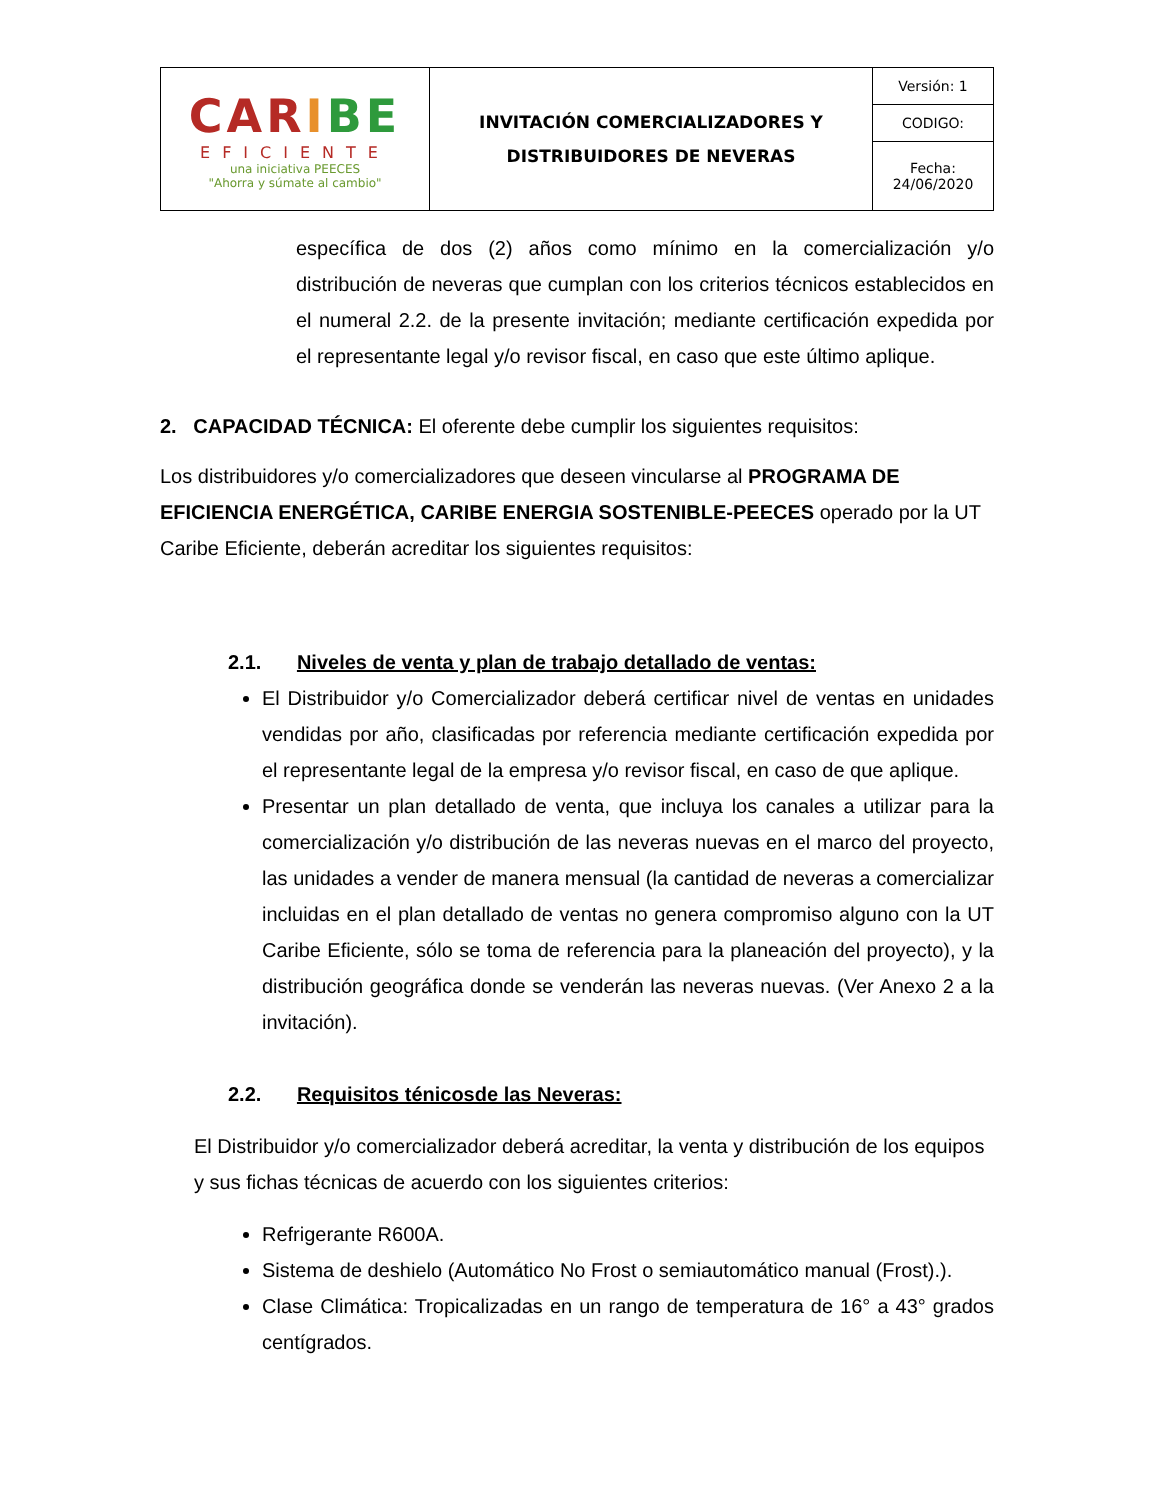| CAR I BE EFICIENTE una iniciativa PEECES "Ahorra y súmate al cambio" | INVITACIÓN COMERCIALIZADORES Y DISTRIBUIDORES DE NEVERAS | Versión: 1 |
| | | CODIGO: |
| | | Fecha: 24/06/2020 |
específica de dos (2) años como mínimo en la comercialización y/o distribución de neveras que cumplan con los criterios técnicos establecidos en el numeral 2.2. de la presente invitación; mediante certificación expedida por el representante legal y/o revisor fiscal, en caso que este último aplique.
2. CAPACIDAD TÉCNICA: El oferente debe cumplir los siguientes requisitos:
Los distribuidores y/o comercializadores que deseen vincularse al PROGRAMA DE EFICIENCIA ENERGÉTICA, CARIBE ENERGIA SOSTENIBLE-PEECES operado por la UT Caribe Eficiente, deberán acreditar los siguientes requisitos:
2.1. Niveles de venta y plan de trabajo detallado de ventas:
El Distribuidor y/o Comercializador deberá certificar nivel de ventas en unidades vendidas por año, clasificadas por referencia mediante certificación expedida por el representante legal de la empresa y/o revisor fiscal, en caso de que aplique.
Presentar un plan detallado de venta, que incluya los canales a utilizar para la comercialización y/o distribución de las neveras nuevas en el marco del proyecto, las unidades a vender de manera mensual (la cantidad de neveras a comercializar incluidas en el plan detallado de ventas no genera compromiso alguno con la UT Caribe Eficiente, sólo se toma de referencia para la planeación del proyecto), y la distribución geográfica donde se venderán las neveras nuevas. (Ver Anexo 2 a la invitación).
2.2. Requisitos ténicosde las Neveras:
El Distribuidor y/o comercializador deberá acreditar, la venta y distribución de los equipos y sus fichas técnicas de acuerdo con los siguientes criterios:
Refrigerante R600A.
Sistema de deshielo (Automático No Frost o semiautomático manual (Frost).).
Clase Climática: Tropicalizadas en un rango de temperatura de 16° a 43° grados centígrados.